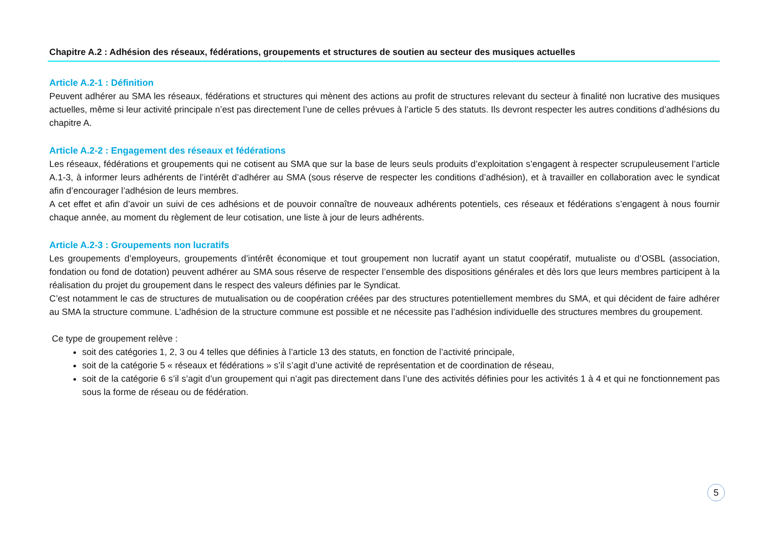Chapitre A.2 : Adhésion des réseaux, fédérations, groupements et structures de soutien au secteur des musiques actuelles
Article A.2-1 : Définition
Peuvent adhérer au SMA les réseaux, fédérations et structures qui mènent des actions au profit de structures relevant du secteur à finalité non lucrative des musiques actuelles, même si leur activité principale n’est pas directement l’une de celles prévues à l’article 5 des statuts. Ils devront respecter les autres conditions d’adhésions du chapitre A.
Article A.2-2 : Engagement des réseaux et fédérations
Les réseaux, fédérations et groupements qui ne cotisent au SMA que sur la base de leurs seuls produits d’exploitation s’engagent à respecter scrupuleusement l’article A.1-3, à informer leurs adhérents de l’intérêt d’adhérer au SMA (sous réserve de respecter les conditions d’adhésion), et à travailler en collaboration avec le syndicat afin d’encourager l’adhésion de leurs membres.
A cet effet et afin d’avoir un suivi de ces adhésions et de pouvoir connaître de nouveaux adhérents potentiels, ces réseaux et fédérations s’engagent à nous fournir chaque année, au moment du règlement de leur cotisation, une liste à jour de leurs adhérents.
Article A.2-3 : Groupements non lucratifs
Les groupements d’employeurs, groupements d’intérêt économique et tout groupement non lucratif ayant un statut coopératif, mutualiste ou d’OSBL (association, fondation ou fond de dotation) peuvent adhérer au SMA sous réserve de respecter l’ensemble des dispositions générales et dès lors que leurs membres participent à la réalisation du projet du groupement dans le respect des valeurs définies par le Syndicat.
C’est notamment le cas de structures de mutualisation ou de coopération créées par des structures potentiellement membres du SMA, et qui décident de faire adhérer au SMA la structure commune. L’adhésion de la structure commune est possible et ne nécessite pas l’adhésion individuelle des structures membres du groupement.
Ce type de groupement relève :
soit des catégories 1, 2, 3 ou 4 telles que définies à l’article 13 des statuts, en fonction de l’activité principale,
soit de la catégorie 5 « réseaux et fédérations » s’il s’agit d’une activité de représentation et de coordination de réseau,
soit de la catégorie 6 s’il s’agit d’un groupement qui n’agit pas directement dans l’une des activités définies pour les activités 1 à 4 et qui ne fonctionnement pas sous la forme de réseau ou de fédération.
5